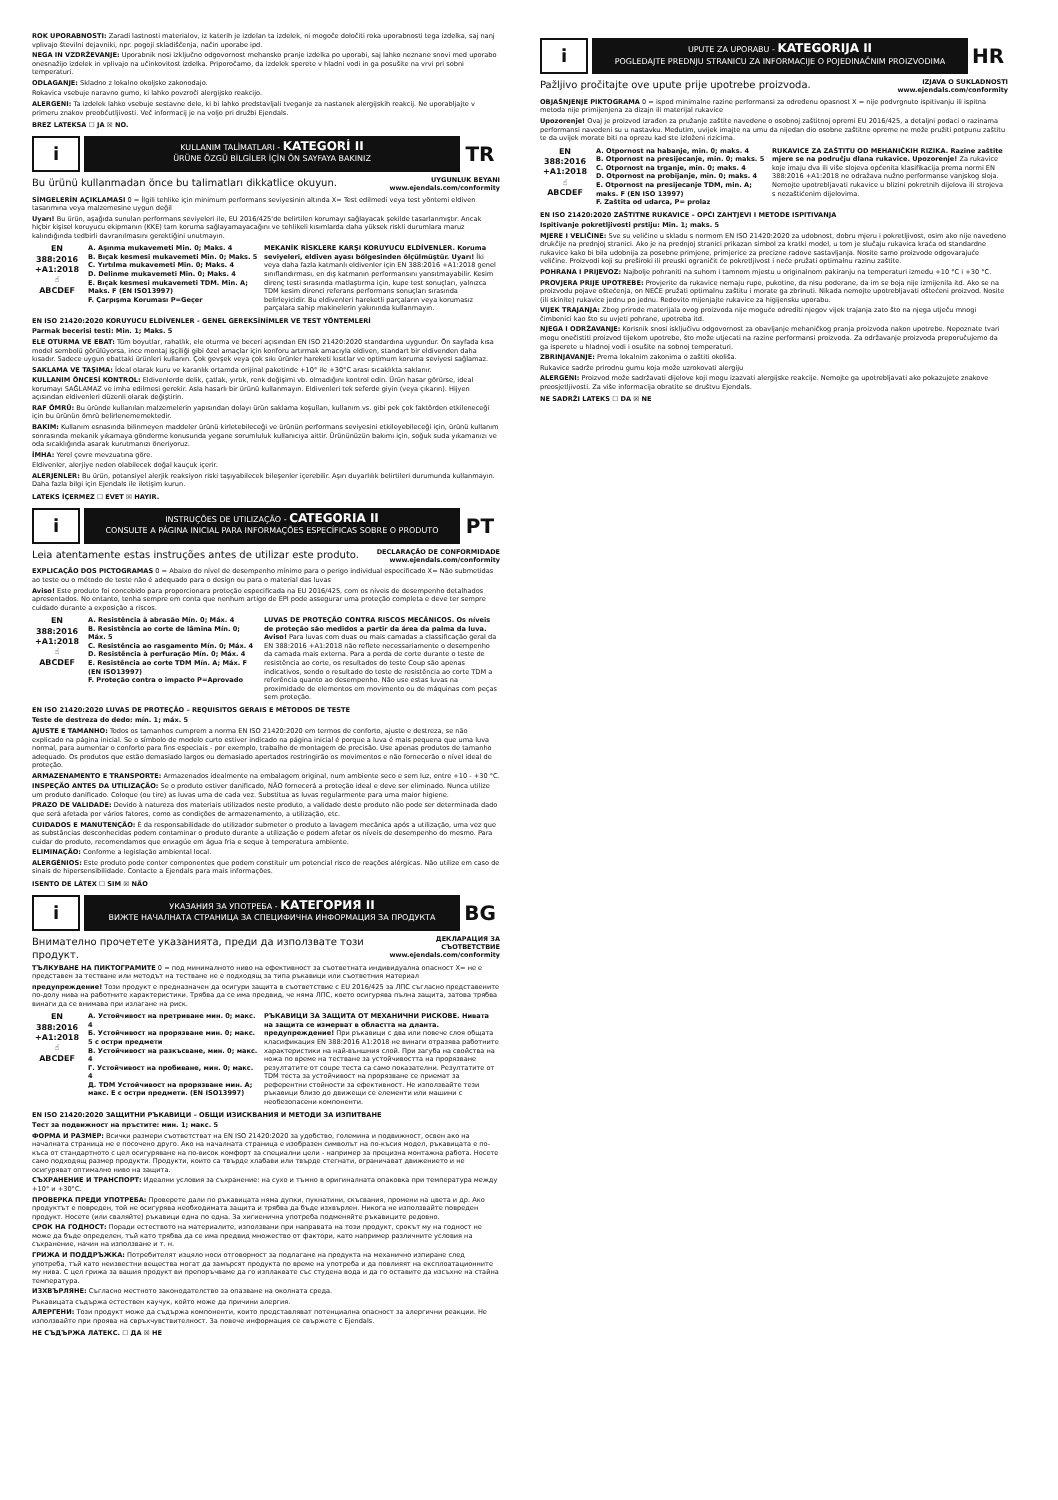ROK UPORABNOSTI: Zaradi lastnosti materialov, iz katerih je izdelan ta izdelek, ni mogoče določiti roka uporabnosti tega izdelka, saj nanj vplivajo številni dejavniki, npr. pogoji skladiščenja, način uporabe ipd.
NEGA IN VZDRŽEVANJE: Uporabnik nosi izključno odgovornost mehansko pranje izdelka po uporabi, saj lahko neznane snovi med uporabo onesnažijo izdelek in vplivajo na učinkovitost izdelka. Priporočamo, da izdelek sperete v hladni vodi in ga posušite na vrvi pri sobni temperaturi.
ODLAGANJE: Skladno z lokalno okoljsko zakonodajo.
Rokavica vsebuje naravno gumo, ki lahko povzroči alergijsko reakcijo.
ALERGENI: Ta izdelek lahko vsebuje sestavne dele, ki bi lahko predstavljali tveganje za nastanek alergijskih reakcij. Ne uporabljajte v primeru znakov preobčutljivosti. Več informacij je na voljo pri družbi Ejendals.
BREZ LATEKSA ☐ JA ☒ NO.
i
KULLANIM TALİMATLARI - KATEGORİ II
ÜRÜNE ÖZGÜ BİLGİLER İÇİN ÖN SAYFAYA BAKINIZ
TR
Bu ürünü kullanmadan önce bu talimatları dikkatlice okuyun. UYGUNLUK BEYANI
www.ejendals.com/conformity
SİMGELERİN AÇIKLAMASI 0 = İlgili tehlike için minimum performans seviyesinin altında X= Test edilmedi veya test yöntemi eldiven tasarımına veya malzemesine uygun değil
Uyarı! Bu ürün, aşağıda sunulan performans seviyeleri ile, EU 2016/425'de belirtilen korumayı sağlayacak şekilde tasarlanmıştır. Ancak hiçbir kişisel koruyucu ekipmanın (KKE) tam koruma sağlayamayacağını ve tehlikeli kısımlarda daha yüksek riskli durumlara maruz kalındığında tedbirli davranılmasını gerektiğini unutmayın.
EN 388:2016 +A1:2018
☝
ABCDEF
A. Aşınma mukavemeti Min. 0; Maks. 4
B. Bıçak kesmesi mukavemeti Min. 0; Maks. 5
C. Yırtılma mukavemeti Min. 0; Maks. 4
D. Delinme mukavemeti Min. 0; Maks. 4
E. Bıçak kesmesi mukavemeti TDM. Min. A; Maks. F (EN ISO13997)
F. Çarpışma Koruması P=Geçer
MEKANİK RİSKLERE KARŞI KORUYUCU ELDİVENLER. Koruma seviyeleri, eldiven ayası bölgesinden ölçülmüştür. Uyarı! İki veya daha fazla katmanlı eldivenler için EN 388:2016 +A1:2018 genel sınıflandırması, en dış katmanın performansını yansıtmayabilir. Kesim direnç testi sırasında matlaştırma için, kupe test sonuçları, yalnızca TDM kesim direnci referans performans sonuçları sırasında belirleyicidir. Bu eldivenleri hareketli parçaların veya korumasız parçalara sahip makinelerin yakınında kullanmayın.
EN ISO 21420:2020 KORUYUCU ELDİVENLER - GENEL GEREKSİNİMLER VE TEST YÖNTEMLERİ
Parmak becerisi testi: Min. 1; Maks. 5
ELE OTURMA VE EBAT: Tüm boyutlar, rahatlık, ele oturma ve beceri açısından EN ISO 21420:2020 standardına uygundur. Ön sayfada kısa model sembolü görülüyorsa, ince montaj işçiliği gibi özel amaçlar için konforu artırmak amacıyla eldiven, standart bir eldivenden daha kısadır. Sadece uygun ebattaki ürünleri kullanın. Çok gevşek veya çok sıkı ürünler hareketi kısıtlar ve optimum koruma seviyesi sağlamaz.
SAKLAMA VE TAŞIMA: İdeal olarak kuru ve karanlık ortamda orijinal paketinde +10° ile +30°C arası sıcaklıkta saklanır.
KULLANIM ÖNCESİ KONTROL: Eldivenlerde delik, çatlak, yırtık, renk değişimi vb. olmadığını kontrol edin. Ürün hasar görürse, ideal korumayı SAĞLAMAZ ve imha edilmesi gerekir. Asla hasarlı bir ürünü kullanmayın. Eldivenleri tek seferde giyin (veya çıkarın). Hijyen açısından eldivenleri düzenli olarak değiştirin.
RAF ÖMRÜ: Bu üründe kullanılan malzemelerin yapısından dolayı ürün saklama koşulları, kullanım vs. gibi pek çok faktörden etkileneceği için bu ürünün ömrü belirlenememektedir.
BAKIM: Kullanım esnasında bilinmeyen maddeler ürünü kirletebileceği ve ürünün performans seviyesini etkileyebileceği için, ürünü kullanım sonrasında mekanik yıkamaya gönderme konusunda yegane sorumluluk kullanıcıya aittir. Ürününüzün bakımı için, soğuk suda yıkamanızı ve oda sıcaklığında asarak kurutmanızı öneriyoruz.
İMHA: Yerel çevre mevzuatına göre.
Eldivenler, alerjiye neden olabilecek doğal kauçuk içerir.
ALERJENLER: Bu ürün, potansiyel alerjik reaksiyon riski taşıyabilecek bileşenler içerebilir. Aşırı duyarlılık belirtileri durumunda kullanmayın. Daha fazla bilgi için Ejendals ile iletişim kurun.
LATEKS İÇERMEZ ☐ EVET ☒ HAYIR.
i
INSTRUÇÕES DE UTILIZAÇÃO - CATEGORIA II
CONSULTE A PÁGINA INICIAL PARA INFORMAÇÕES ESPECÍFICAS SOBRE O PRODUTO
PT
Leia atentamente estas instruções antes de utilizar este produto. DECLARAÇÃO DE CONFORMIDADE
www.ejendals.com/conformity
EXPLICAÇÃO DOS PICTOGRAMAS 0 = Abaixo do nível de desempenho mínimo para o perigo individual especificado X= Não submetidas ao teste ou o método de teste não é adequado para o design ou para o material das luvas
Aviso! Este produto foi concebido para proporcionara proteção especificada na EU 2016/425, com os níveis de desempenho detalhados apresentados. No entanto, tenha sempre em conta que nenhum artigo de EPI pode assegurar uma proteção completa e deve ter sempre cuidado durante a exposição a riscos.
EN 388:2016 +A1:2018
☝
ABCDEF
A. Resistência à abrasão Mín. 0; Máx. 4
B. Resistência ao corte de lâmina Mín. 0; Máx. 5
C. Resistência ao rasgamento Mín. 0; Máx. 4
D. Resistência à perfuração Mín. 0; Máx. 4
E. Resistência ao corte TDM Mín. A; Máx. F (EN ISO13997)
F. Proteção contra o impacto P=Aprovado
LUVAS DE PROTEÇÃO CONTRA RISCOS MECÂNICOS. Os níveis de proteção são medidos a partir da área da palma da luva. Aviso! Para luvas com duas ou mais camadas a classificação geral da EN 388:2016 +A1:2018 não reflete necessariamente o desempenho da camada mais externa. Para a perda de corte durante o teste de resistência ao corte, os resultados do teste Coup são apenas indicativos, sendo o resultado do teste de resistência ao corte TDM a referência quanto ao desempenho. Não use estas luvas na proximidade de elementos em movimento ou de máquinas com peças sem proteção.
EN ISO 21420:2020 LUVAS DE PROTEÇÃO – REQUISITOS GERAIS E MÉTODOS DE TESTE
Teste de destreza do dedo: mín. 1; máx. 5
AJUSTE E TAMANHO: Todos os tamanhos cumprem a norma EN ISO 21420:2020 em termos de conforto, ajuste e destreza, se não explicado na página inicial. Se o símbolo de modelo curto estiver indicado na página inicial é porque a luva é mais pequena que uma luva normal, para aumentar o conforto para fins especiais - por exemplo, trabalho de montagem de precisão. Use apenas produtos de tamanho adequado. Os produtos que estão demasiado largos ou demasiado apertados restringirão os movimentos e não fornecerão o nível ideal de proteção.
ARMAZENAMENTO E TRANSPORTE: Armazenados idealmente na embalagem original, num ambiente seco e sem luz, entre +10 - +30 °C.
INSPEÇÃO ANTES DA UTILIZAÇÃO: Se o produto estiver danificado, NÃO fornecerá a proteção ideal e deve ser eliminado. Nunca utilize um produto danificado. Coloque (ou tire) as luvas uma de cada vez. Substitua as luvas regularmente para uma maior higiene.
PRAZO DE VALIDADE: Devido à natureza dos materiais utilizados neste produto, a validade deste produto não pode ser determinada dado que será afetada por vários fatores, como as condições de armazenamento, a utilização, etc.
CUIDADOS E MANUTENÇÃO: É da responsabilidade do utilizador submeter o produto a lavagem mecânica após a utilização, uma vez que as substâncias desconhecidas podem contaminar o produto durante a utilização e podem afetar os níveis de desempenho do mesmo. Para cuidar do produto, recomendamos que enxagúe em água fria e seque à temperatura ambiente.
ELIMINAÇÃO: Conforme a legislação ambiental local.
ALERGÉNIOS: Este produto pode conter componentes que podem constituir um potencial risco de reações alérgicas. Não utilize em caso de sinais de hipersensibilidade. Contacte a Ejendals para mais informações.
ISENTO DE LÁTEX ☐ SIM ☒ NÃO
i
УКАЗАНИЯ ЗА УПОТРЕБА - КАТЕГОРИЯ II
ВИЖТЕ НАЧАЛНАТА СТРАНИЦА ЗА СПЕЦИФИЧНА ИНФОРМАЦИЯ ЗА ПРОДУКТА
BG
Внимателно прочетете указанията, преди да използвате този продукт. ДЕКЛАРАЦИЯ ЗА СЪОТВЕТСТВИЕ
www.ejendals.com/conformity
ТЪЛКУВАНЕ НА ПИКТОГРАМИТЕ 0 = под минималното ниво на ефективност за съответната индивидуална опасност X= не е представен за тестване или методът на тестване не е подходящ за типа ръкавици или съответния материал
предупреждение! Този продукт е предназначен да осигури защита в съответствие с EU 2016/425 за ЛПС съгласно представените по-долу нива на работните характеристики. Трябва да се има предвид, че няма ЛПС, което осигурява пълна защита, затова трябва винаги да се внимава при излагане на риск.
EN 388:2016 +A1:2018
☝
ABCDEF
А. Устойчивост на претриване мин. 0; макс. 4
Б. Устойчивост на прорязване мин. 0; макс. 5 с остри предмети
В. Устойчивост на разкъсване, мин. 0; макс. 4
Г. Устойчивост на пробиване, мин. 0; макс. 4
Д. TDM Устойчивост на прорязване мин. А; макс. Е с остри предмети. (EN ISO13997)
РЪКАВИЦИ ЗА ЗАЩИТА ОТ МЕХАНИЧНИ РИСКОВЕ. Нивата на защита се измерват в областта на дланта. предупреждение! При ръкавици с два или повече слоя общата класификация EN 388:2016 A1:2018 не винаги отразява работните характеристики на най-външния слой. При загуба на свойства на ножа по време на тестване за устойчивостта на прорязване резултатите от coupe теста са само показателни. Резултатите от TDM теста за устойчивост на прорязване се приемат за референтни стойности за ефективност. Не използвайте тези ръкавици близо до движещи се елементи или машини с необезопасени компоненти.
EN ISO 21420:2020 ЗАЩИТНИ РЪКАВИЦИ – ОБЩИ ИЗИСКВАНИЯ И МЕТОДИ ЗА ИЗПИТВАНЕ
Тест за подвижност на пръстите: мин. 1; макс. 5
ФОРМА И РАЗМЕР: Всички размери съответстват на EN ISO 21420:2020 за удобство, големина и подвижност, освен ако на началната страница не е посочено друго. Ако на началната страница е изобразен символът на по-късия модел, ръкавицата е по-къса от стандартното с цел осигуряване на по-висок комфорт за специални цели - например за прецизна монтажна работа. Носете само подходящ размер продукти. Продукти, които са твърде хлабави или твърде стегнати, ограничават движението и не осигуряват оптимално ниво на защита.
СЪХРАНЕНИЕ И ТРАНСПОРТ: Идеални условия за съхранение: на сухо и тъмно в оригиналната опаковка при температура между +10° и +30°C.
ПРОВЕРКА ПРЕДИ УПОТРЕБА: Проверете дали по ръкавицата няма дупки, пукнатини, скъсвания, промени на цвета и др. Ако продуктът е повреден, той не осигурява необходимата защита и трябва да бъде изхвърлен. Никога не използвайте повреден продукт. Носете (или сваляйте) ръкавици една по една. За хигиенична употреба подменяйте ръкавиците редовно.
СРОК НА ГОДНОСТ: Поради естеството на материалите, използвани при направата на този продукт, срокът му на годност не може да бъде определен, тъй като трябва да се има предвид множество от фактори, като например различните условия на съхранение, начин на използване и т. н.
ГРИЖА И ПОДДРЪЖКА: Потребителят изцяло носи отговорност за подлагане на продукта на механично изпиране след употреба, тъй като неизвестни вещества могат да замърсят продукта по време на употреба и да повлияят на експлоатационните му нива. С цел грижа за вашия продукт ви препоръчваме да го изплаквате със студена вода и да го оставите да изсъхне на стайна температура.
ИЗХВЪРЛЯНЕ: Съгласно местното законодателство за опазване на околната среда.
Ръкавицата съдържа естествен каучук, който може да причини алергия.
АЛЕРГЕНИ: Този продукт може да съдържа компоненти, които представляват потенциална опасност за алергични реакции. Не използвайте при проява на свръхчувствителност. За повече информация се свържете с Ejendals.
НЕ СЪДЪРЖА ЛАТЕКС. ☐ ДА ☒ НЕ
i
UPUTE ZA UPORABU - KATEGORIJA II
POGLEDAJTE PREDNJU STRANICU ZA INFORMACIJE O POJEDINAČNIM PROIZVODIMA
HR
Pažljivo pročitajte ove upute prije upotrebe proizvoda. IZJAVA O SUKLADNOSTI
www.ejendals.com/conformity
OBJAŠNJENJE PIKTOGRAMA 0 = ispod minimalne razine performansi za određenu opasnost X = nije podvrgnuto ispitivanju ili ispitna metoda nije primijenjena za dizajn ili materijal rukavice
Upozorenje! Ovaj je proizvod izrađen za pružanje zaštite navedene o osobnoj zaštitnoj opremi EU 2016/425, a detaljni podaci o razinama performansi navedeni su u nastavku. Međutim, uvijek imajte na umu da nijedan dio osobne zaštitne opreme ne može pružiti potpunu zaštitu te da uvijek morate biti na oprezu kad ste izloženi rizicima.
EN 388:2016 +A1:2018
☝
ABCDEF
A. Otpornost na habanje, min. 0; maks. 4
B. Otpornost na presijecanje, min. 0; maks. 5
C. Otpornost na trganje, min. 0; maks. 4
D. Otpornost na probijanje, min. 0; maks. 4
E. Otpornost na presijecanje TDM, min. A; maks. F (EN ISO 13997)
F. Zaštita od udarca, P= prolaz
RUKAVICE ZA ZAŠTITU OD MEHANIČKIH RIZIKA. Razine zaštite mjere se na području dlana rukavice. Upozorenje! Za rukavice koje imaju dva ili više slojeva općenita klasifikacija prema normi EN 388:2016 +A1:2018 ne odražava nužno performanse vanjskog sloja. Nemojte upotrebljavati rukavice u blizini pokretnih dijelova ili strojeva s nezaštićenim dijelovima.
EN ISO 21420:2020 ZAŠTITNE RUKAVICE – OPĆI ZAHTJEVI I METODE ISPITIVANJA
Ispitivanje pokretljivosti prstiju: Min. 1; maks. 5
MJERE I VELIČINE: Sve su veličine u skladu s normom EN ISO 21420:2020 za udobnost, dobru mjeru i pokretljivost, osim ako nije navedeno drukčije na prednjoj stranici. Ako je na prednjoj stranici prikazan simbol za kratki model, u tom je slučaju rukavica kraća od standardne rukavice kako bi bila udobnija za posebne primjene, primjerice za precizne radove sastavljanja. Nosite samo proizvode odgovarajuće veličine. Proizvodi koji su preširoki ili preuski ograničit će pokretljivost i neće pružati optimalnu razinu zaštite.
POHRANA I PRIJEVOZ: Najbolje pohraniti na suhom i tamnom mjestu u originalnom pakiranju na temperaturi između +10 °C i +30 °C.
PROVJERA PRIJE UPOTREBE: Provjerite da rukavice nemaju rupe, pukotine, da nisu poderane, da im se boja nije izmijenila itd. Ako se na proizvodu pojave oštećenja, on NEĆE pružati optimalnu zaštitu i morate ga zbrinuti. Nikada nemojte upotrebljavati oštećeni proizvod. Nosite (ili skinite) rukavice jednu po jednu. Redovito mijenjajte rukavice za higijensku uporabu.
VIJEK TRAJANJA: Zbog prirode materijala ovog proizvoda nije moguće odrediti njegov vijek trajanja zato što na njega utječu mnogi čimbenici kao što su uvjeti pohrane, upotreba itd.
NJEGA I ODRŽAVANJE: Korisnik snosi isključivu odgovornost za obavljanje mehaničkog pranja proizvoda nakon upotrebe. Nepoznate tvari mogu onečistiti proizvod tijekom upotrebe, što može utjecati na razine performansi proizvoda. Za održavanje proizvoda preporučujemo da ga isperete u hladnoj vodi i osušite na sobnoj temperaturi.
ZBRINJAVANJE: Prema lokalnim zakonima o zaštiti okoliša.
Rukavice sadrže prirodnu gumu koja može uzrokovati alergiju
ALERGENI: Proizvod može sadržavati dijelove koji mogu izazvati alergijske reakcije. Nemojte ga upotrebljavati ako pokazujete znakove preosjetljivosti. Za više informacija obratite se društvu Ejendals.
NE SADRŽI LATEKS ☐ DA ☒ NE